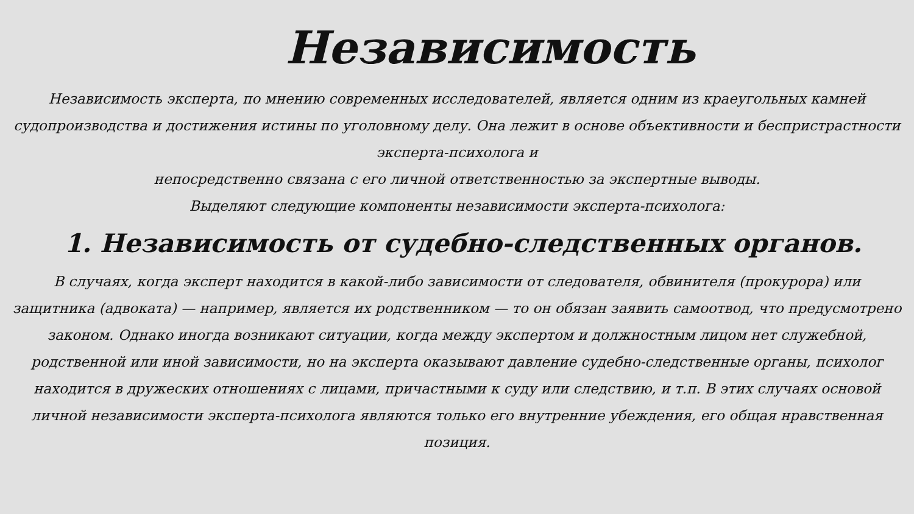Независимость
Независимость эксперта, по мнению современных исследователей, является одним из краеугольных камней судопроизводства и достижения истины по уголовному делу. Она лежит в основе объективности и беспристрастности эксперта-психолога и
непосредственно связана с его личной ответственностью за экспертные выводы.
Выделяют следующие компоненты независимости эксперта-психолога:
1. Независимость от судебно-следственных органов.
В случаях, когда эксперт находится в какой-либо зависимости от следователя, обвинителя (прокурора) или защитника (адвоката) — например, является их родственником — то он обязан заявить самоотвод, что предусмотрено законом. Однако иногда возникают ситуации, когда между экспертом и должностным лицом нет служебной, родственной или иной зависимости, но на эксперта оказывают давление судебно-следственные органы, психолог находится в дружеских отношениях с лицами, причастными к суду или следствию, и т.п. В этих случаях основой личной независимости эксперта-психолога являются только его внутренние убеждения, его общая нравственная позиция.